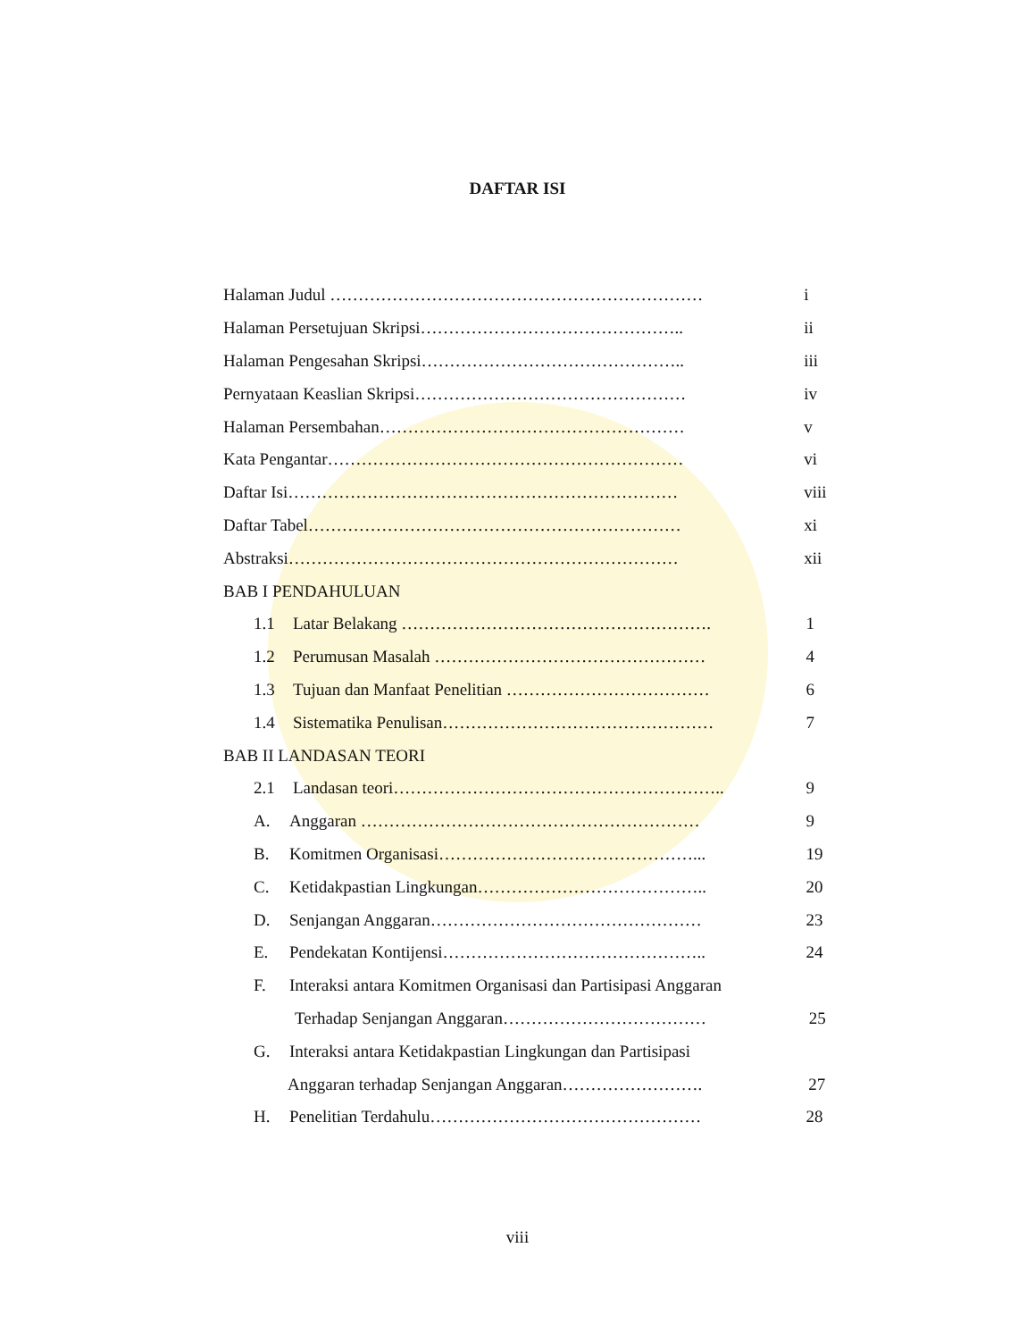DAFTAR ISI
Halaman Judul ………………………………………………………… i
Halaman Persetujuan Skripsi……………………………………….. ii
Halaman Pengesahan Skripsi……………………………………….. iii
Pernyataan Keaslian Skripsi………………………………………… iv
Halaman Persembahan……………………………………………… v
Kata Pengantar……………………………………………………… vi
Daftar Isi…………………………………………………………… viii
Daftar Tabel………………………………………………………… xi
Abstraksi…………………………………………………………… xii
BAB I PENDAHULUAN
1.1 Latar Belakang ………………………………………………. 1
1.2 Perumusan Masalah ………………………………………… 4
1.3 Tujuan dan Manfaat Penelitian ……………………………… 6
1.4 Sistematika Penulisan………………………………………… 7
BAB II LANDASAN TEORI
2.1 Landasan teori………………………………………………….. 9
A. Anggaran …………………………………………………… 9
B. Komitmen Organisasi………………………………………... 19
C. Ketidakpastian Lingkungan………………………………….. 20
D. Senjangan Anggaran………………………………………… 23
E. Pendekatan Kontijensi……………………………………….. 24
F. Interaksi antara Komitmen Organisasi dan Partisipasi Anggaran
Terhadap Senjangan Anggaran……………………………… 25
G. Interaksi antara Ketidakpastian Lingkungan dan Partisipasi
Anggaran terhadap Senjangan Anggaran……………………. 27
H. Penelitian Terdahulu………………………………………… 28
viii